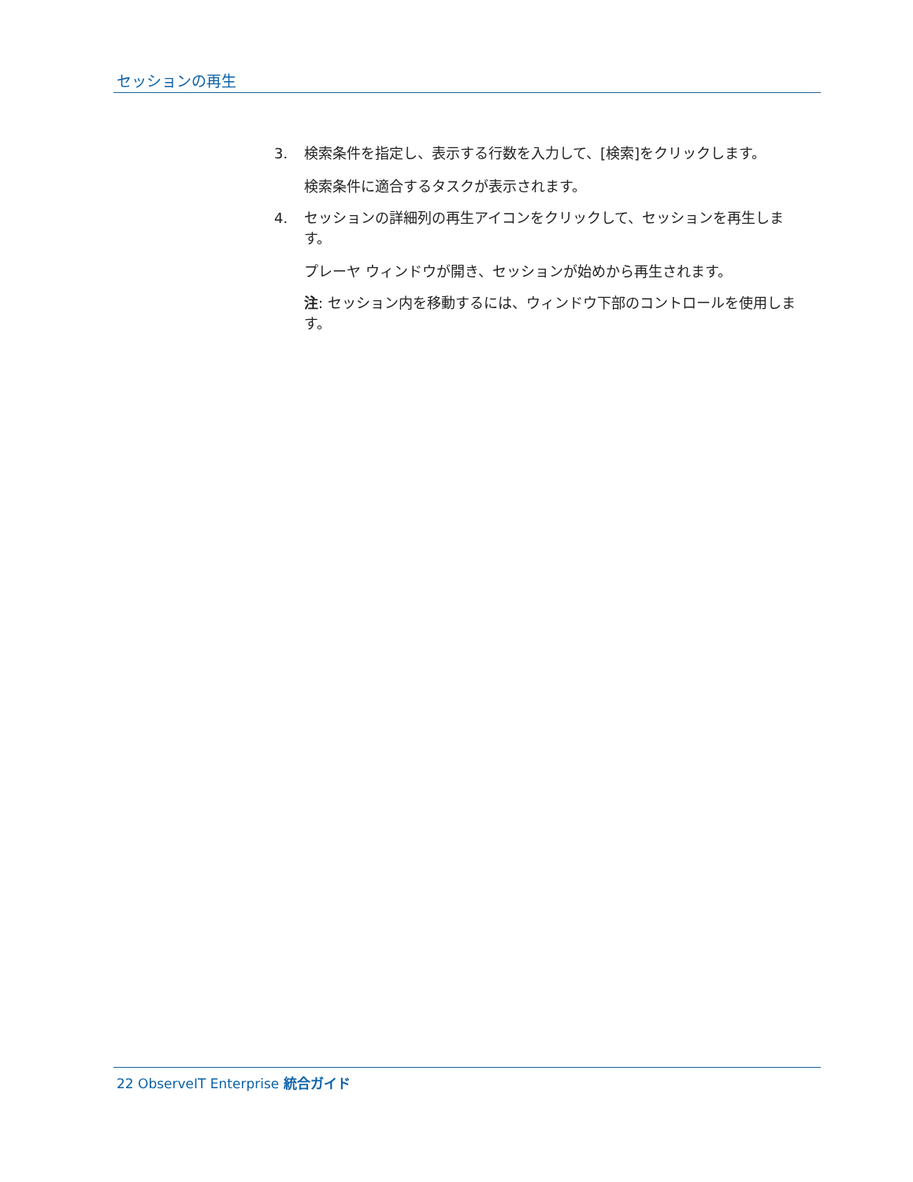セッションの再生
3. 検索条件を指定し、表示する行数を入力して、[検索]をクリックします。
検索条件に適合するタスクが表示されます。
4. セッションの詳細列の再生アイコンをクリックして、セッションを再生します。
プレーヤ ウィンドウが開き、セッションが始めから再生されます。
注: セッション内を移動するには、ウィンドウ下部のコントロールを使用します。
22 ObserveIT Enterprise 統合ガイド